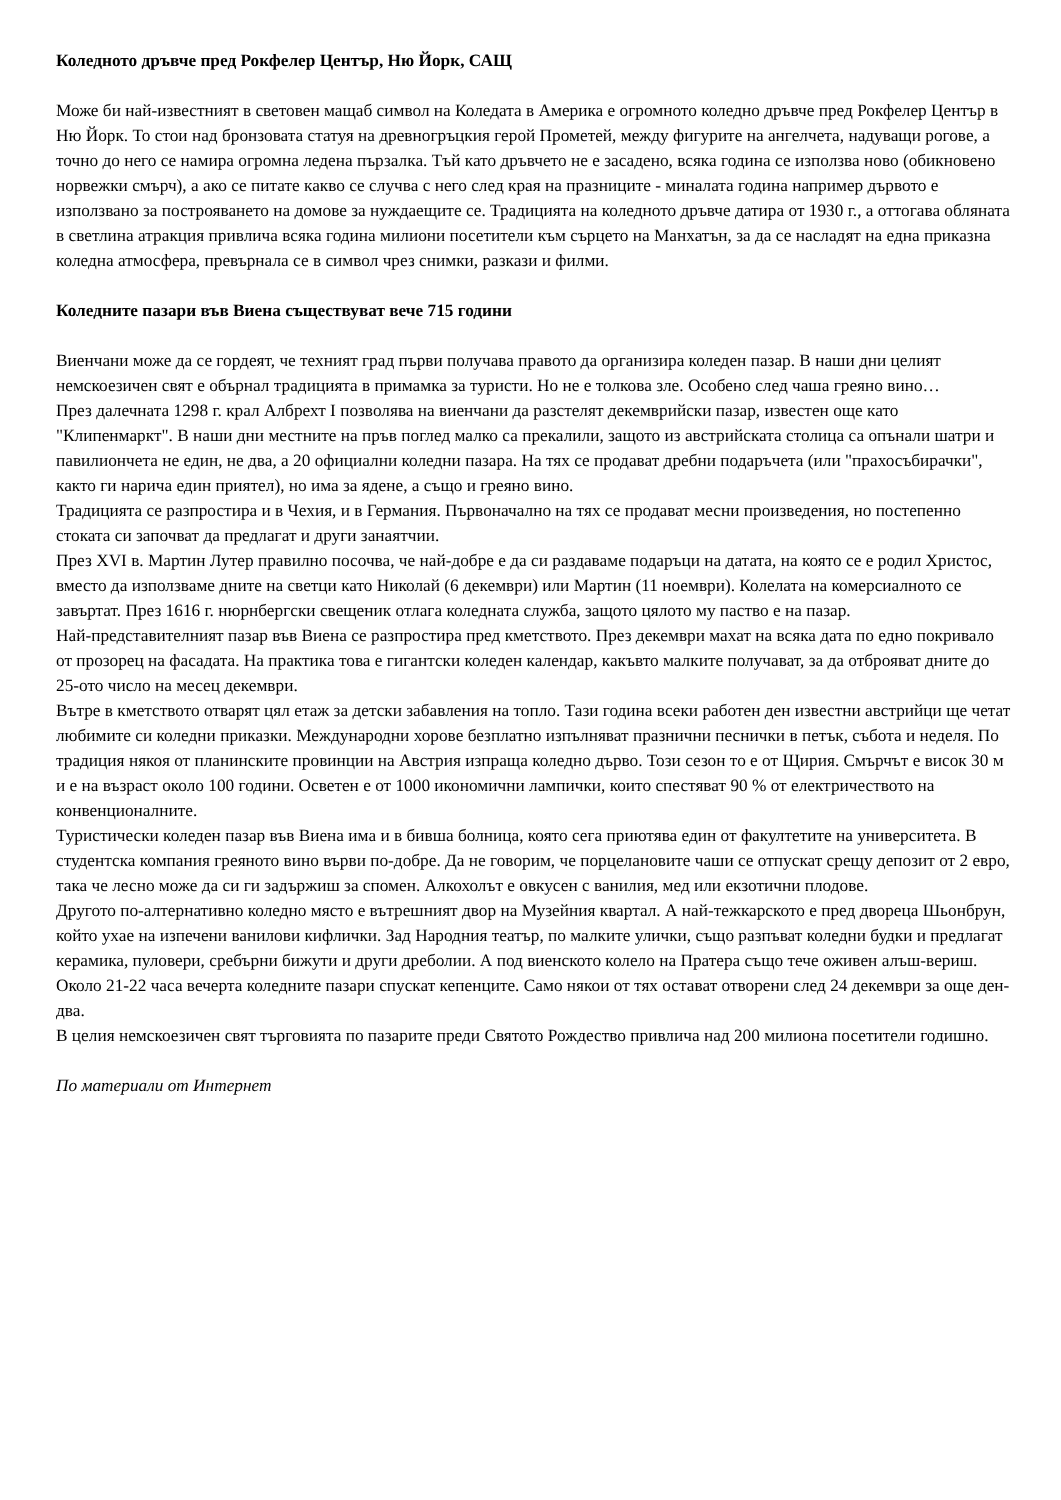Коледното дръвче пред Рокфелер Център, Ню Йорк, САЩ
Може би най-известният в световен мащаб символ на Коледата в Америка е огромното коледно дръвче пред Рокфелер Център в Ню Йорк. То стои над бронзовата статуя на древногръцкия герой Прометей, между фигурите на ангелчета, надуващи рогове, а точно до него се намира огромна ледена пързалка. Тъй като дръвчето не е засадено, всяка година се използва ново (обикновено норвежки смърч), а ако се питате какво се случва с него след края на празниците - миналата година например дървото е използвано за построяването на домове за нуждаещите се. Традицията на коледното дръвче датира от 1930 г., а оттогава обляната в светлина атракция привлича всяка година милиони посетители към сърцето на Манхатън, за да се насладят на една приказна коледна атмосфера, превърнала се в символ чрез снимки, разкази и филми.
Коледните пазари във Виена съществуват вече 715 години
Виенчани може да се гордеят, че техният град първи получава правото да организира коледен пазар. В наши дни целият немскоезичен свят е обърнал традицията в примамка за туристи. Но не е толкова зле. Особено след чаша греяно вино…
През далечната 1298 г. крал Албрехт I позволява на виенчани да разстелят декемврийски пазар, известен още като "Клипенмаркт". В наши дни местните на пръв поглед малко са прекалили, защото из австрийската столица са опънали шатри и павилиончета не един, не два, а 20 официални коледни пазара. На тях се продават дребни подаръчета (или "прахосъбирачки", както ги нарича един приятел), но има за ядене, а също и греяно вино.
Традицията се разпростира и в Чехия, и в Германия. Първоначално на тях се продават месни произведения, но постепенно стоката си започват да предлагат и други занаятчии.
През XVI в. Мартин Лутер правилно посочва, че най-добре е да си раздаваме подаръци на датата, на която се е родил Христос, вместо да използваме дните на светци като Николай (6 декември) или Мартин (11 ноември). Колелата на комерсиалното се завъртат. През 1616 г. нюрнбергски свещеник отлага коледната служба, защото цялото му паство е на пазар.
Най-представителният пазар във Виена се разпростира пред кметството. През декември махат на всяка дата по едно покривало от прозорец на фасадата. На практика това е гигантски коледен календар, какъвто малките получават, за да отброяват дните до 25-ото число на месец декември.
Вътре в кметството отварят цял етаж за детски забавления на топло. Тази година всеки работен ден известни австрийци ще четат любимите си коледни приказки. Международни хорове безплатно изпълняват празнични песнички в петък, събота и неделя. По традиция някоя от планинските провинции на Австрия изпраща коледно дърво. Този сезон то е от Щирия. Смърчът е висок 30 м и е на възраст около 100 години. Осветен е от 1000 икономични лампички, които спестяват 90 % от електричеството на конвенционалните.
Туристически коледен пазар във Виена има и в бивша болница, която сега приютява един от факултетите на университета. В студентска компания греяното вино върви по-добре. Да не говорим, че порцелановите чаши се отпускат срещу депозит от 2 евро, така че лесно може да си ги задържиш за спомен. Алкохолът е овкусен с ванилия, мед или екзотични плодове.
Другото по-алтернативно коледно място е вътрешният двор на Музейния квартал. А най-тежкарското е пред двореца Шьонбрун, който ухае на изпечени ванилови кифлички. Зад Народния театър, по малките улички, също разпъват коледни будки и предлагат керамика, пуловери, сребърни бижути и други дреболии. А под виенското колело на Пратера също тече оживен алъш-вериш.
Около 21-22 часа вечерта коледните пазари спускат кепенците. Само някои от тях остават отворени след 24 декември за още ден-два.
В целия немскоезичен свят търговията по пазарите преди Святото Рождество привлича над 200 милиона посетители годишно.
По материали от Интернет